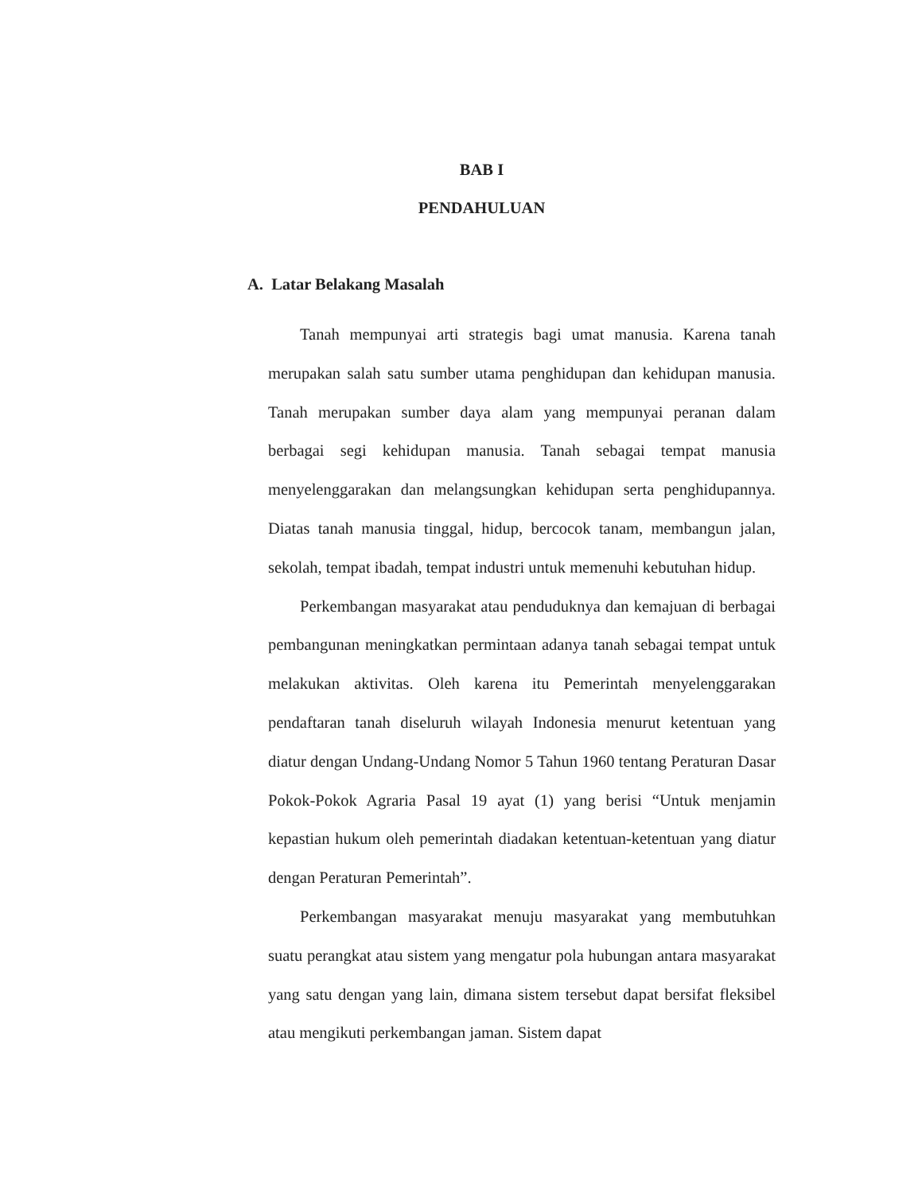BAB I
PENDAHULUAN
A. Latar Belakang Masalah
Tanah mempunyai arti strategis bagi umat manusia. Karena tanah merupakan salah satu sumber utama penghidupan dan kehidupan manusia. Tanah merupakan sumber daya alam yang mempunyai peranan dalam berbagai segi kehidupan manusia. Tanah sebagai tempat manusia menyelenggarakan dan melangsungkan kehidupan serta penghidupannya. Diatas tanah manusia tinggal, hidup, bercocok tanam, membangun jalan, sekolah, tempat ibadah, tempat industri untuk memenuhi kebutuhan hidup.
Perkembangan masyarakat atau penduduknya dan kemajuan di berbagai pembangunan meningkatkan permintaan adanya tanah sebagai tempat untuk melakukan aktivitas. Oleh karena itu Pemerintah menyelenggarakan pendaftaran tanah diseluruh wilayah Indonesia menurut ketentuan yang diatur dengan Undang-Undang Nomor 5 Tahun 1960 tentang Peraturan Dasar Pokok-Pokok Agraria Pasal 19 ayat (1) yang berisi “Untuk menjamin kepastian hukum oleh pemerintah diadakan ketentuan-ketentuan yang diatur dengan Peraturan Pemerintah”.
Perkembangan masyarakat menuju masyarakat yang membutuhkan suatu perangkat atau sistem yang mengatur pola hubungan antara masyarakat yang satu dengan yang lain, dimana sistem tersebut dapat bersifat fleksibel atau mengikuti perkembangan jaman. Sistem dapat